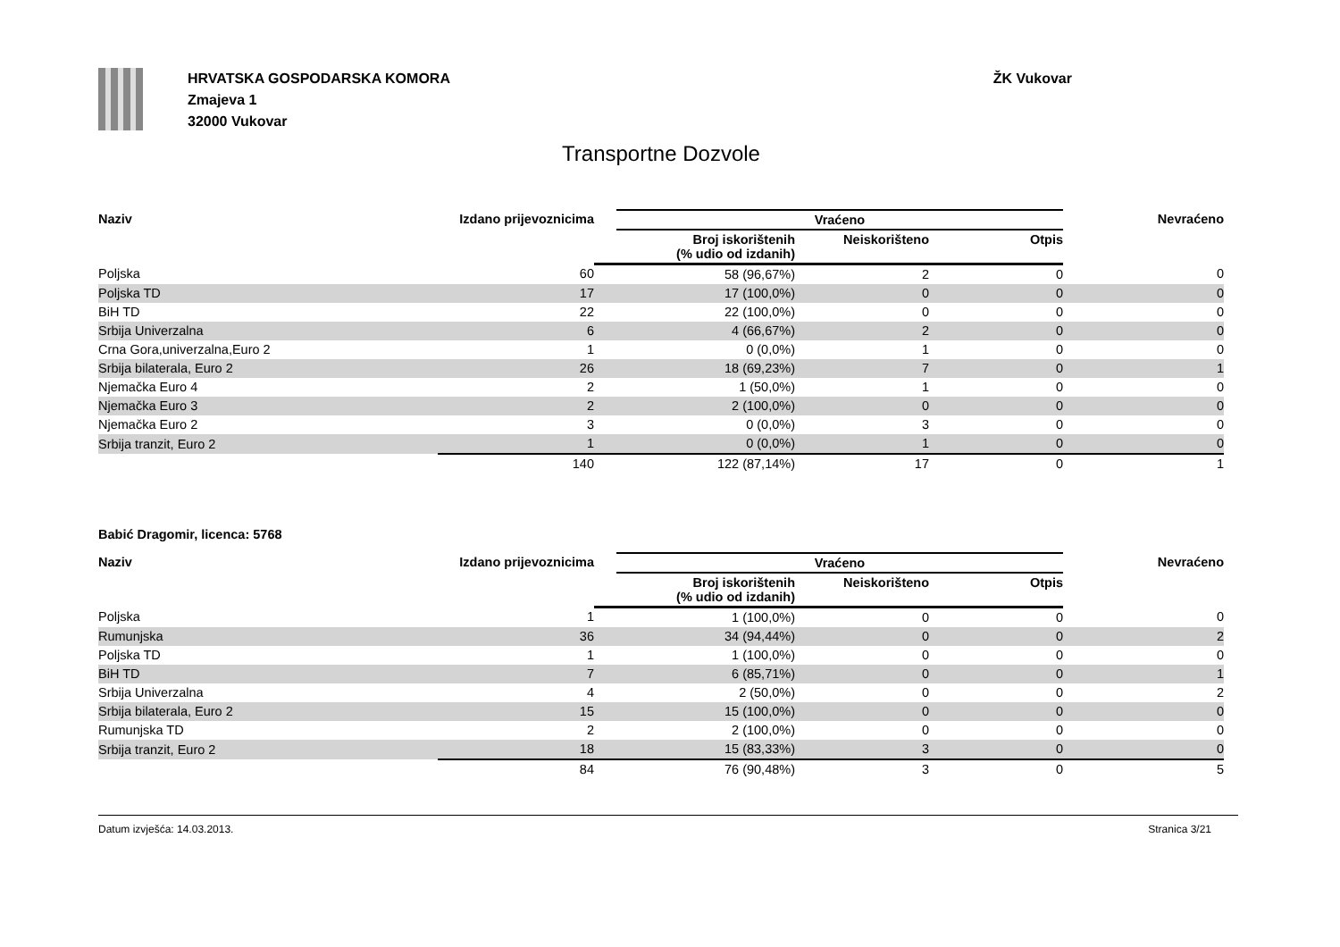HRVATSKA GOSPODARSKA KOMORA
Zmajeva 1
32000 Vukovar
ŽK Vukovar
Transportne Dozvole
| Naziv | Izdano prijevoznicima | | Vraćeno | | | Nevraćeno |
| --- | --- | --- | --- | --- | --- | --- |
| | | | Broj iskorištenih (% udio od izdanih) | Neiskorišteno | Otpis | |
| Poljska | 60 | | 58 (96,67%) | 2 | 0 | 0 |
| Poljska TD | 17 | | 17 (100,0%) | 0 | 0 | 0 |
| BiH TD | 22 | | 22 (100,0%) | 0 | 0 | 0 |
| Srbija Univerzalna | 6 | | 4 (66,67%) | 2 | 0 | 0 |
| Crna Gora,univerzalna,Euro 2 | 1 | | 0 (0,0%) | 1 | 0 | 0 |
| Srbija bilaterala, Euro 2 | 26 | | 18 (69,23%) | 7 | 0 | 1 |
| Njemačka Euro 4 | 2 | | 1 (50,0%) | 1 | 0 | 0 |
| Njemačka Euro 3 | 2 | | 2 (100,0%) | 0 | 0 | 0 |
| Njemačka Euro 2 | 3 | | 0 (0,0%) | 3 | 0 | 0 |
| Srbija tranzit, Euro 2 | 1 | | 0 (0,0%) | 1 | 0 | 0 |
| | 140 | | 122 (87,14%) | 17 | 0 | 1 |
Babić Dragomir, licenca: 5768
| Naziv | Izdano prijevoznicima | | Vraćeno | | | Nevraćeno |
| --- | --- | --- | --- | --- | --- | --- |
| | | | Broj iskorištenih (% udio od izdanih) | Neiskorišteno | Otpis | |
| Poljska | 1 | | 1 (100,0%) | 0 | 0 | 0 |
| Rumunjska | 36 | | 34 (94,44%) | 0 | 0 | 2 |
| Poljska TD | 1 | | 1 (100,0%) | 0 | 0 | 0 |
| BiH TD | 7 | | 6 (85,71%) | 0 | 0 | 1 |
| Srbija Univerzalna | 4 | | 2 (50,0%) | 0 | 0 | 2 |
| Srbija bilaterala, Euro 2 | 15 | | 15 (100,0%) | 0 | 0 | 0 |
| Rumunjska TD | 2 | | 2 (100,0%) | 0 | 0 | 0 |
| Srbija tranzit, Euro 2 | 18 | | 15 (83,33%) | 3 | 0 | 0 |
| | 84 | | 76 (90,48%) | 3 | 0 | 5 |
Datum izvješća: 14.03.2013. Stranica 3/21